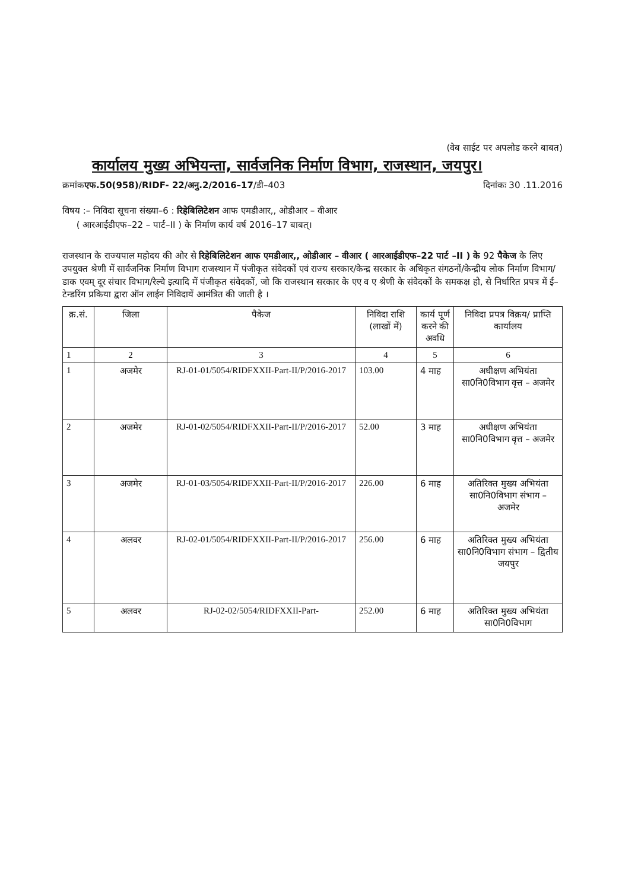(वेब साईट पर अपलोड करने बाबत)
कार्यालय मुख्य अभियन्ता, सार्वजनिक निर्माण विभाग, राजस्थान, जयपुर।
क्रमांकएफ.50(958)/RIDF- 22/अनु.2/2016–17/डी–403 दिनांकः 30 .11.2016
विषय :– निविदा सूचना संख्या–6 : रिहेबिलिटेशन आफ एमडीआर,, ओडीआर – वीआर
( आरआईडीएफ–22 – पार्ट–II ) के निर्माण कार्य वर्ष 2016–17 बाबत्।
राजस्थान के राज्यपाल महोदय की ओर से रिहेबिलिटेशन आफ एमडीआर,, ओडीआर – वीआर ( आरआईडीएफ–22 पार्ट –II ) के 92 पैकेज के लिए उपयुक्त श्रेणी में सार्वजनिक निर्माण विभाग राजस्थान में पंजीकृत संवेदकों एवं राज्य सरकार/केन्द्र सरकार के अधिकृत संगठनों/केन्द्रीय लोक निर्माण विभाग/डाक एवम् दूर संचार विभाग/रेल्वे इत्यादि में पंजीकृत संवेदकों, जो कि राजस्थान सरकार के एए व ए श्रेणी के संवेदकों के समकक्ष हो, से निर्धारित प्रपत्र में ई–टेन्डरिंग प्रकिया द्वारा ऑन लाईन निविदायें आमंत्रित की जाती है ।
| क्र.सं. | जिला | पैकेज | निविदा राशि (लाखों में) | कार्य पूर्ण करने की अवधि | निविदा प्रपत्र विक्रय/ प्राप्ति कार्यालय |
| --- | --- | --- | --- | --- | --- |
| 1 | 2 | 3 | 4 | 5 | 6 |
| 1 | अजमेर | RJ-01-01/5054/RIDFXXII-Part-II/P/2016-2017 | 103.00 | 4 माह | अधीक्षण अभियंता सा0नि0विभाग वृत्त – अजमेर |
| 2 | अजमेर | RJ-01-02/5054/RIDFXXII-Part-II/P/2016-2017 | 52.00 | 3 माह | अधीक्षण अभियंता सा0नि0विभाग वृत्त – अजमेर |
| 3 | अजमेर | RJ-01-03/5054/RIDFXXII-Part-II/P/2016-2017 | 226.00 | 6 माह | अतिरिक्त मुख्य अभियंता सा0नि0विभाग संभाग – अजमेर |
| 4 | अलवर | RJ-02-01/5054/RIDFXXII-Part-II/P/2016-2017 | 256.00 | 6 माह | अतिरिक्त मुख्य अभियंता सा0नि0विभाग संभाग – द्वितीय जयपुर |
| 5 | अलवर | RJ-02-02/5054/RIDFXXII-Part- | 252.00 | 6 माह | अतिरिक्त मुख्य अभियंता सा0नि0विभाग |